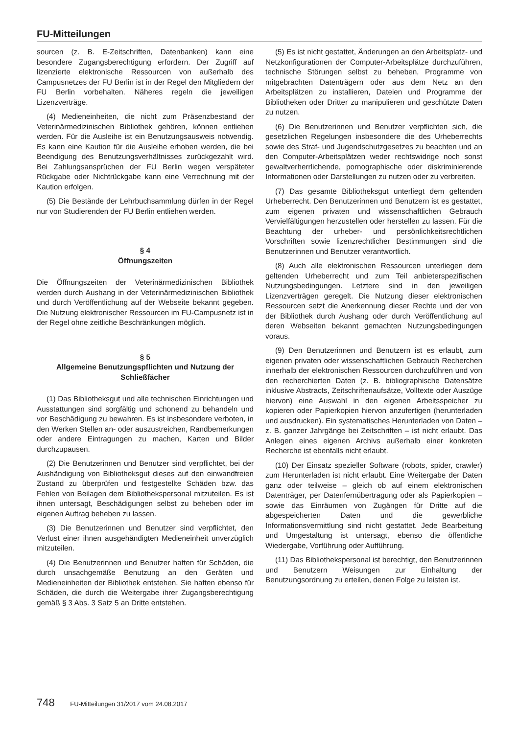FU-Mitteilungen
sourcen (z. B. E-Zeitschriften, Datenbanken) kann eine besondere Zugangsberechtigung erfordern. Der Zugriff auf lizenzierte elektronische Ressourcen von außerhalb des Campusnetzes der FU Berlin ist in der Regel den Mitgliedern der FU Berlin vorbehalten. Näheres regeln die jeweiligen Lizenzverträge.
(4) Medieneinheiten, die nicht zum Präsenzbestand der Veterinärmedizinischen Bibliothek gehören, können entliehen werden. Für die Ausleihe ist ein Benutzungsausweis notwendig. Es kann eine Kaution für die Ausleihe erhoben werden, die bei Beendigung des Benutzungsverhältnisses zurückgezahlt wird. Bei Zahlungsansprüchen der FU Berlin wegen verspäteter Rückgabe oder Nichtrückgabe kann eine Verrechnung mit der Kaution erfolgen.
(5) Die Bestände der Lehrbuchsammlung dürfen in der Regel nur von Studierenden der FU Berlin entliehen werden.
§ 4
Öffnungszeiten
Die Öffnungszeiten der Veterinärmedizinischen Bibliothek werden durch Aushang in der Veterinärmedizinischen Bibliothek und durch Veröffentlichung auf der Webseite bekannt gegeben. Die Nutzung elektronischer Ressourcen im FU-Campusnetz ist in der Regel ohne zeitliche Beschränkungen möglich.
§ 5
Allgemeine Benutzungspflichten und Nutzung der Schließfächer
(1) Das Bibliotheksgut und alle technischen Einrichtungen und Ausstattungen sind sorgfältig und schonend zu behandeln und vor Beschädigung zu bewahren. Es ist insbesondere verboten, in den Werken Stellen an- oder auszustreichen, Randbemerkungen oder andere Eintragungen zu machen, Karten und Bilder durchzupausen.
(2) Die Benutzerinnen und Benutzer sind verpflichtet, bei der Aushändigung von Bibliotheksgut dieses auf den einwandfreien Zustand zu überprüfen und festgestellte Schäden bzw. das Fehlen von Beilagen dem Bibliothekspersonal mitzuteilen. Es ist ihnen untersagt, Beschädigungen selbst zu beheben oder im eigenen Auftrag beheben zu lassen.
(3) Die Benutzerinnen und Benutzer sind verpflichtet, den Verlust einer ihnen ausgehändigten Medieneinheit unverzüglich mitzuteilen.
(4) Die Benutzerinnen und Benutzer haften für Schäden, die durch unsachgemäße Benutzung an den Geräten und Medieneinheiten der Bibliothek entstehen. Sie haften ebenso für Schäden, die durch die Weitergabe ihrer Zugangsberechtigung gemäß § 3 Abs. 3 Satz 5 an Dritte entstehen.
(5) Es ist nicht gestattet, Änderungen an den Arbeitsplatz- und Netzkonfigurationen der Computer-Arbeitsplätze durchzuführen, technische Störungen selbst zu beheben, Programme von mitgebrachten Datenträgern oder aus dem Netz an den Arbeitsplätzen zu installieren, Dateien und Programme der Bibliotheken oder Dritter zu manipulieren und geschützte Daten zu nutzen.
(6) Die Benutzerinnen und Benutzer verpflichten sich, die gesetzlichen Regelungen insbesondere die des Urheberrechts sowie des Straf- und Jugendschutzgesetzes zu beachten und an den Computer-Arbeitsplätzen weder rechtswidrige noch sonst gewaltverherrlichende, pornographische oder diskriminierende Informationen oder Darstellungen zu nutzen oder zu verbreiten.
(7) Das gesamte Bibliotheksgut unterliegt dem geltenden Urheberrecht. Den Benutzerinnen und Benutzern ist es gestattet, zum eigenen privaten und wissenschaftlichen Gebrauch Vervielfältigungen herzustellen oder herstellen zu lassen. Für die Beachtung der urheber- und persönlichkeitsrechtlichen Vorschriften sowie lizenzrechtlicher Bestimmungen sind die Benutzerinnen und Benutzer verantwortlich.
(8) Auch alle elektronischen Ressourcen unterliegen dem geltenden Urheberrecht und zum Teil anbieterspezifischen Nutzungsbedingungen. Letztere sind in den jeweiligen Lizenzverträgen geregelt. Die Nutzung dieser elektronischen Ressourcen setzt die Anerkennung dieser Rechte und der von der Bibliothek durch Aushang oder durch Veröffentlichung auf deren Webseiten bekannt gemachten Nutzungsbedingungen voraus.
(9) Den Benutzerinnen und Benutzern ist es erlaubt, zum eigenen privaten oder wissenschaftlichen Gebrauch Recherchen innerhalb der elektronischen Ressourcen durchzuführen und von den recherchierten Daten (z. B. bibliographische Datensätze inklusive Abstracts, Zeitschriftenaufsätze, Volltexte oder Auszüge hiervon) eine Auswahl in den eigenen Arbeitsspeicher zu kopieren oder Papierkopien hiervon anzufertigen (herunterladen und ausdrucken). Ein systematisches Herunterladen von Daten – z. B. ganzer Jahrgänge bei Zeitschriften – ist nicht erlaubt. Das Anlegen eines eigenen Archivs außerhalb einer konkreten Recherche ist ebenfalls nicht erlaubt.
(10) Der Einsatz spezieller Software (robots, spider, crawler) zum Herunterladen ist nicht erlaubt. Eine Weitergabe der Daten ganz oder teilweise – gleich ob auf einem elektronischen Datenträger, per Datenfernübertragung oder als Papierkopien – sowie das Einräumen von Zugängen für Dritte auf die abgespeicherten Daten und die gewerbliche Informationsvermittlung sind nicht gestattet. Jede Bearbeitung und Umgestaltung ist untersagt, ebenso die öffentliche Wiedergabe, Vorführung oder Aufführung.
(11) Das Bibliothekspersonal ist berechtigt, den Benutzerinnen und Benutzern Weisungen zur Einhaltung der Benutzungsordnung zu erteilen, denen Folge zu leisten ist.
748 FU-Mitteilungen 31/2017 vom 24.08.2017